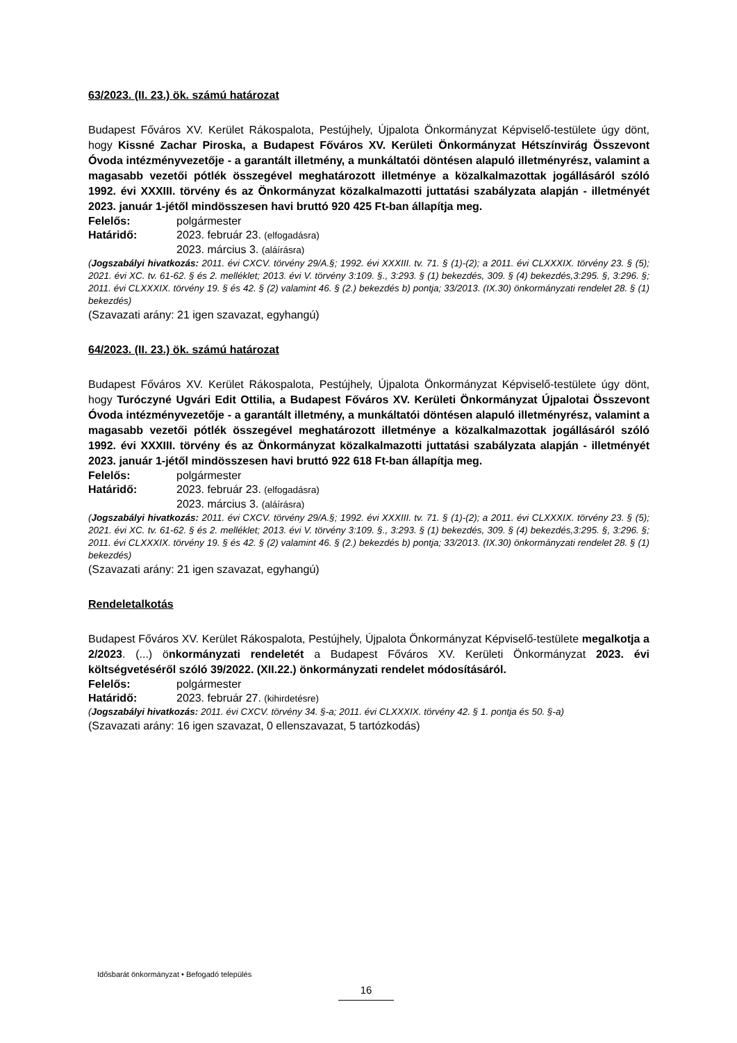63/2023. (II. 23.) ök. számú határozat
Budapest Főváros XV. Kerület Rákospalota, Pestújhely, Újpalota Önkormányzat Képviselő-testülete úgy dönt, hogy Kissné Zachar Piroska, a Budapest Főváros XV. Kerületi Önkormányzat Hétszínvirág Összevont Óvoda intézményvezetője - a garantált illetmény, a munkáltatói döntésen alapuló illetményrész, valamint a magasabb vezetői pótlék összegével meghatározott illetménye a közalkalmazottak jogállásáról szóló 1992. évi XXXIII. törvény és az Önkormányzat közalkalmazotti juttatási szabályzata alapján - illetményét 2023. január 1-jétől mindösszesen havi bruttó 920 425 Ft-ban állapítja meg.
Felelős: polgármester
Határidő: 2023. február 23. (elfogadásra)
2023. március 3. (aláírásra)
(Jogszabályi hivatkozás: 2011. évi CXCV. törvény 29/A.§; 1992. évi XXXIII. tv. 71. § (1)-(2); a 2011. évi CLXXXIX. törvény 23. § (5); 2021. évi XC. tv. 61-62. § és 2. melléklet; 2013. évi V. törvény 3:109. §., 3:293. § (1) bekezdés, 309. § (4) bekezdés,3:295. §, 3:296. §; 2011. évi CLXXXIX. törvény 19. § és 42. § (2) valamint 46. § (2.) bekezdés b) pontja; 33/2013. (IX.30) önkormányzati rendelet 28. § (1) bekezdés)
(Szavazati arány: 21 igen szavazat, egyhangú)
64/2023. (II. 23.) ök. számú határozat
Budapest Főváros XV. Kerület Rákospalota, Pestújhely, Újpalota Önkormányzat Képviselő-testülete úgy dönt, hogy Turóczyné Ugvári Edit Ottilia, a Budapest Főváros XV. Kerületi Önkormányzat Újpalotai Összevont Óvoda intézményvezetője - a garantált illetmény, a munkáltatói döntésen alapuló illetményrész, valamint a magasabb vezetői pótlék összegével meghatározott illetménye a közalkalmazottak jogállásáról szóló 1992. évi XXXIII. törvény és az Önkormányzat közalkalmazotti juttatási szabályzata alapján - illetményét 2023. január 1-jétől mindösszesen havi bruttó 922 618 Ft-ban állapítja meg.
Felelős: polgármester
Határidő: 2023. február 23. (elfogadásra)
2023. március 3. (aláírásra)
(Jogszabályi hivatkozás: 2011. évi CXCV. törvény 29/A.§; 1992. évi XXXIII. tv. 71. § (1)-(2); a 2011. évi CLXXXIX. törvény 23. § (5); 2021. évi XC. tv. 61-62. § és 2. melléklet; 2013. évi V. törvény 3:109. §., 3:293. § (1) bekezdés, 309. § (4) bekezdés,3:295. §, 3:296. §; 2011. évi CLXXXIX. törvény 19. § és 42. § (2) valamint 46. § (2.) bekezdés b) pontja; 33/2013. (IX.30) önkormányzati rendelet 28. § (1) bekezdés)
(Szavazati arány: 21 igen szavazat, egyhangú)
Rendeletalkotás
Budapest Főváros XV. Kerület Rákospalota, Pestújhely, Újpalota Önkormányzat Képviselő-testülete megalkotja a 2/2023. (...) önkormányzati rendeletét a Budapest Főváros XV. Kerületi Önkormányzat 2023. évi költségvetéséről szóló 39/2022. (XII.22.) önkormányzati rendelet módosításáról.
Felelős: polgármester
Határidő: 2023. február 27. (kihirdetésre)
(Jogszabályi hivatkozás: 2011. évi CXCV. törvény 34. §-a; 2011. évi CLXXXIX. törvény 42. § 1. pontja és 50. §-a)
(Szavazati arány: 16 igen szavazat, 0 ellenszavazat, 5 tartózkodás)
Idősbarát önkormányzat • Befogadó település
16